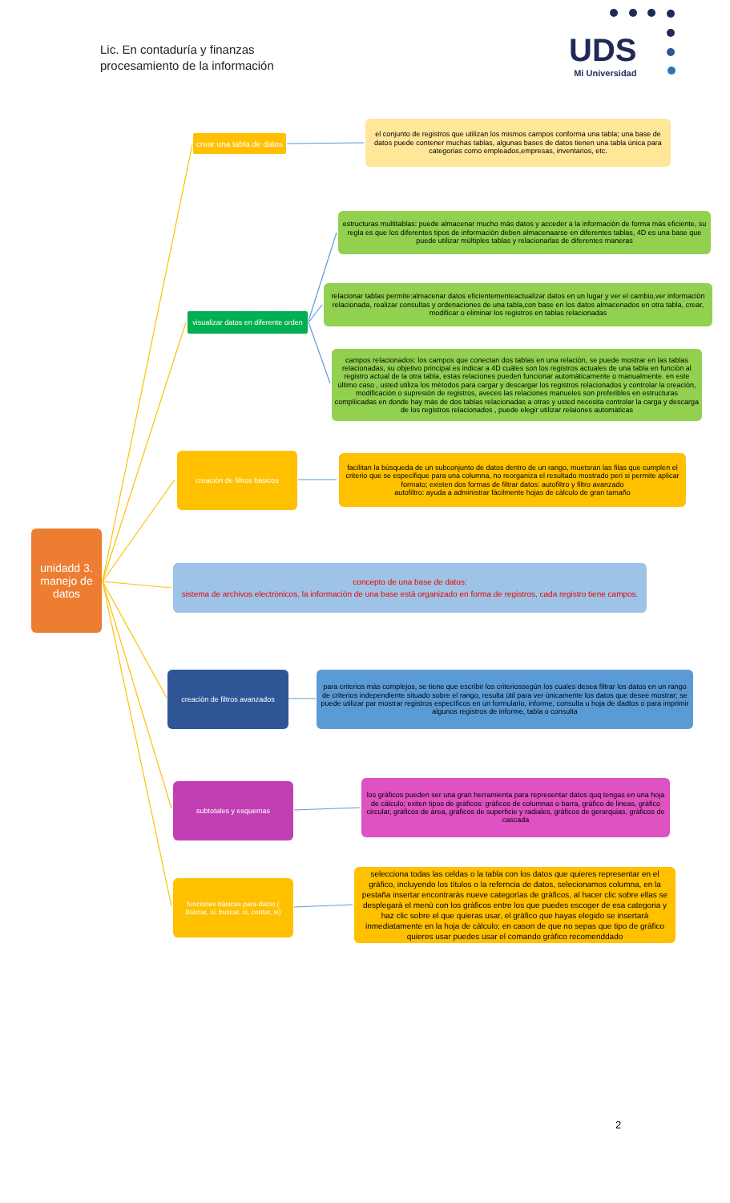Lic. En contaduría y finanzas
procesamiento de la información
UDS
Mi Universidad
unidadd 3. manejo de datos
crear una tabla de datos
el conjunto de registros que utilizan los mismos campos conforma una tabla; una base de datos puede contener muchas tablas, algunas bases de datos tienen una tabla ùnica para categorias como empleados,empresas, inventarios, etc.
visualizar datos en diferente orden
estructuras multitablas: puede almacenar mucho màs datos y acceder a la informaciòn de forma màs eficiente, su regla es que los diferentes tipos de informaciòn deben almacenaarse en diferentes tablas, 4D es una base que puede utilizar mùltiples tablas y relacionarlas de diferentes maneras
relacionar tablas permite:almacenar datos eficientementeactualizar datos en un lugar y ver el cambio,ver informaciòn relacionada, realizar consultas y ordenaciones de una tabla,con base en los datos almacenados en otra tabla, crear, modificar o eliminar los registros en tablas relacionadas
campos relacionados: los campos que conectan dos tablas en una relaciòn, se puede mostrar en las tablas relacionadas, su objetivo principal es indicar a 4D cuàles son los registros actuales de una tabla en funciòn al registro actual de la otra tabla, estas relaciones pueden funcionar automàticamente o manualmente. en este ùltimo caso , usted utiliza los mètodos para cargar y descargar los registros relacionados y controlar la creaciòn, modificaciòn o supresiòn de registros, aveces las relaciones manueles son preferibles en estructuras compliicadas en donde hay màs de dos tablas relacionadas a otras y usted necesita controlar la carga y descarga de los registros relacionados , puede elegir utilizar relaiones automàticas
creaciòn de filtros bàsicos
facilitan la bùsqueda de un subconjunto de datos dentro de un rango, muetsran las filas que cumplen el criterio que se especifique para una columna, no reorganiza el resultado mostrado peri si permite aplicar formato; existen dos formas de filtrar datos: autofiltro y filtro avanzado
autofiltro: ayuda a administrar fàcilmente hojas de càlculo de gran tamaño
concepto de una base de datos:
sistema de archivos electrònicos, la informaciòn de una base està organizado en forma de registros, cada registro tiene campos.
creaciòn de filtros avanzados
para criterios màs complejos, se tiene que escribir los criteriossegùn los cuales desea filtrar los datos en un rango de criterios independiente situado sobre el rango, resulta ùtil para ver ùnicamente los datos que desee mostrar; se puede utilizar par mostrar registros especìficos en un formulario, informe, consulta u hoja de dadtos o para imprimir algunos registros de informe, tabla o consulta
subtotales y esquemas
los gràficos pueden ser una gran herramienta para representar datos quq tengas en una hoja de càlculo; exiten tipos de gràficos: gràficos de columnas o barra, gràfico de lineas, gràfico circular, gràficos de àrea, gràficos de superficie y radiales, gràficos de gerarquias, gràficos de cascada
funciones bàsicas para datos ( Buscar, si, buscar, si, contar, si)
selecciona todas las celdas o la tabla con los datos que quieres representar en el gràfico, incluyendo los tìtulos o la referncia de datos, selecionamos columna, en la pestaña insertar encontraràs nueve categorìas de gràficos, al hacer clic sobre ellas se desplegarà el menù con los gràficos entre los que puedes escoger de esa categoria y haz clic sobre el que quieras usar, el gràfico que hayas elegido se insertarà inmediatamente en la hoja de càlculo; en cason de que no sepas que tipo de gràfico quieres usar puedes usar el comando gràfico recomenddado
2